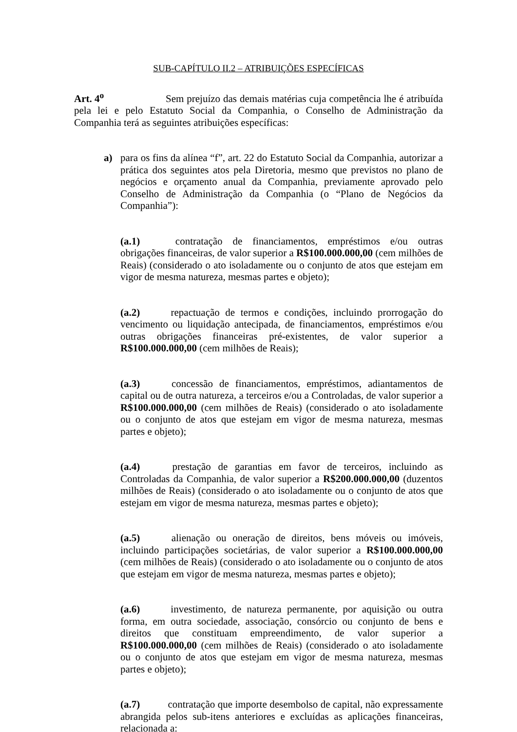SUB-CAPÍTULO II.2 – ATRIBUIÇÕES ESPECÍFICAS
Art. 4<sup>o</sup> Sem prejuízo das demais matérias cuja competência lhe é atribuída pela lei e pelo Estatuto Social da Companhia, o Conselho de Administração da Companhia terá as seguintes atribuições específicas:
a)
para os fins da alínea “f”, art. 22 do Estatuto Social da Companhia, autorizar a prática dos seguintes atos pela Diretoria, mesmo que previstos no plano de negócios e orçamento anual da Companhia, previamente aprovado pelo Conselho de Administração da Companhia (o “Plano de Negócios da Companhia”):
(a.1) contratação de financiamentos, empréstimos e/ou outras obrigações financeiras, de valor superior a R$100.000.000,00 (cem milhões de Reais) (considerado o ato isoladamente ou o conjunto de atos que estejam em vigor de mesma natureza, mesmas partes e objeto);
(a.2) repactuação de termos e condições, incluindo prorrogação do vencimento ou liquidação antecipada, de financiamentos, empréstimos e/ou outras obrigações financeiras pré-existentes, de valor superior a R$100.000.000,00 (cem milhões de Reais);
(a.3) concessão de financiamentos, empréstimos, adiantamentos de capital ou de outra natureza, a terceiros e/ou a Controladas, de valor superior a R$100.000.000,00 (cem milhões de Reais) (considerado o ato isoladamente ou o conjunto de atos que estejam em vigor de mesma natureza, mesmas partes e objeto);
(a.4) prestação de garantias em favor de terceiros, incluindo as Controladas da Companhia, de valor superior a R$200.000.000,00 (duzentos milhões de Reais) (considerado o ato isoladamente ou o conjunto de atos que estejam em vigor de mesma natureza, mesmas partes e objeto);
(a.5) alienação ou oneração de direitos, bens móveis ou imóveis, incluindo participações societárias, de valor superior a R$100.000.000,00 (cem milhões de Reais) (considerado o ato isoladamente ou o conjunto de atos que estejam em vigor de mesma natureza, mesmas partes e objeto);
(a.6) investimento, de natureza permanente, por aquisição ou outra forma, em outra sociedade, associação, consórcio ou conjunto de bens e direitos que constituam empreendimento, de valor superior a R$100.000.000,00 (cem milhões de Reais) (considerado o ato isoladamente ou o conjunto de atos que estejam em vigor de mesma natureza, mesmas partes e objeto);
(a.7) contratação que importe desembolso de capital, não expressamente abrangida pelos sub-itens anteriores e excluídas as aplicações financeiras, relacionada a: